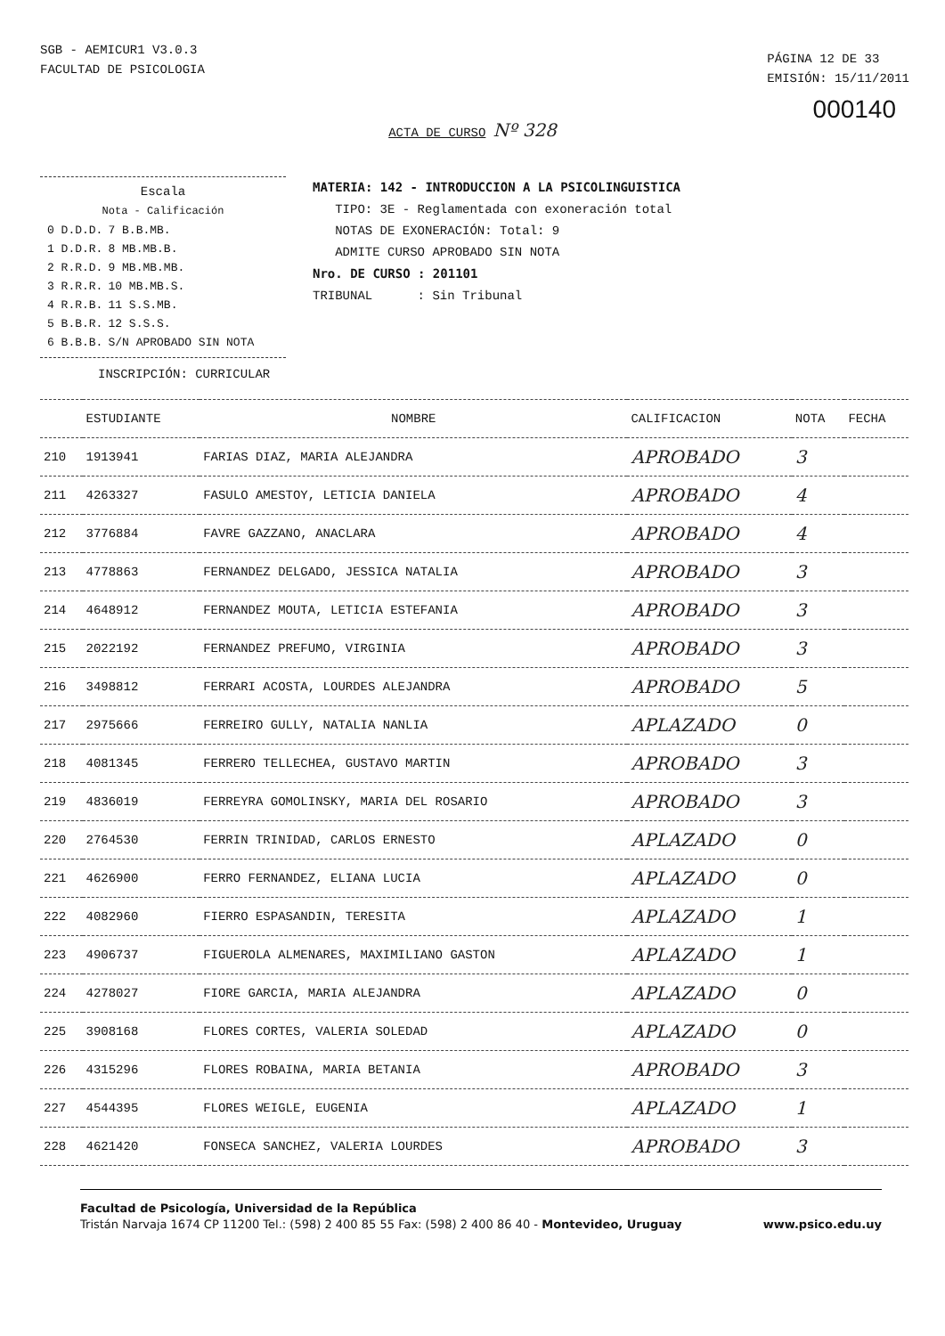SGB - AEMICUR1 V3.0.3
FACULTAD DE PSICOLOGIA
PÁGINA 12 DE 33
EMISIÓN: 15/11/2011
000140
ACTA DE CURSO Nº 328
Escala
Nota - Calificación
| 0 D.D.D. | 7 B.B.MB. |
| 1 D.D.R. | 8 MB.MB.B. |
| 2 R.R.D. | 9 MB.MB.MB. |
| 3 R.R.R. | 10 MB.MB.S. |
| 4 R.R.B. | 11 S.S.MB. |
| 5 B.B.R. | 12 S.S.S. |
| 6 B.B.B. | S/N APROBADO SIN NOTA |
MATERIA: 142 - INTRODUCCION A LA PSICOLINGUISTICA
TIPO: 3E - Reglamentada con exoneración total
NOTAS DE EXONERACIÓN: Total: 9
ADMITE CURSO APROBADO SIN NOTA
Nro. DE CURSO : 201101
TRIBUNAL : Sin Tribunal
INSCRIPCIÓN: CURRICULAR
| | ESTUDIANTE | NOMBRE | CALIFICACION | NOTA | FECHA |
| --- | --- | --- | --- | --- | --- |
| 210 | 1913941 | FARIAS DIAZ, MARIA ALEJANDRA | APROBADO | 3 | |
| 211 | 4263327 | FASULO AMESTOY, LETICIA DANIELA | APROBADO | 4 | |
| 212 | 3776884 | FAVRE GAZZANO, ANACLARA | APROBADO | 4 | |
| 213 | 4778863 | FERNANDEZ DELGADO, JESSICA NATALIA | APROBADO | 3 | |
| 214 | 4648912 | FERNANDEZ MOUTA, LETICIA ESTEFANIA | APROBADO | 3 | |
| 215 | 2022192 | FERNANDEZ PREFUMO, VIRGINIA | APROBADO | 3 | |
| 216 | 3498812 | FERRARI ACOSTA, LOURDES ALEJANDRA | APROBADO | 5 | |
| 217 | 2975666 | FERREIRO GULLY, NATALIA NANLIA | APLAZADO | 0 | |
| 218 | 4081345 | FERRERO TELLECHEA, GUSTAVO MARTIN | APROBADO | 3 | |
| 219 | 4836019 | FERREYRA GOMOLINSKY, MARIA DEL ROSARIO | APROBADO | 3 | |
| 220 | 2764530 | FERRIN TRINIDAD, CARLOS ERNESTO | APLAZADO | 0 | |
| 221 | 4626900 | FERRO FERNANDEZ, ELIANA LUCIA | APLAZADO | 0 | |
| 222 | 4082960 | FIERRO ESPASANDIN, TERESITA | APLAZADO | 1 | |
| 223 | 4906737 | FIGUEROLA ALMENARES, MAXIMILIANO GASTON | APLAZADO | 1 | |
| 224 | 4278027 | FIORE GARCIA, MARIA ALEJANDRA | APLAZADO | 0 | |
| 225 | 3908168 | FLORES CORTES, VALERIA SOLEDAD | APLAZADO | 0 | |
| 226 | 4315296 | FLORES ROBAINA, MARIA BETANIA | APROBADO | 3 | |
| 227 | 4544395 | FLORES WEIGLE, EUGENIA | APLAZADO | 1 | |
| 228 | 4621420 | FONSECA SANCHEZ, VALERIA LOURDES | APROBADO | 3 | |
Facultad de Psicología, Universidad de la República
www.psico.edu.uy Tristán Narvaja 1674 CP 11200 Tel.: (598) 2 400 85 55 Fax: (598) 2 400 86 40 - Montevideo, Uruguay